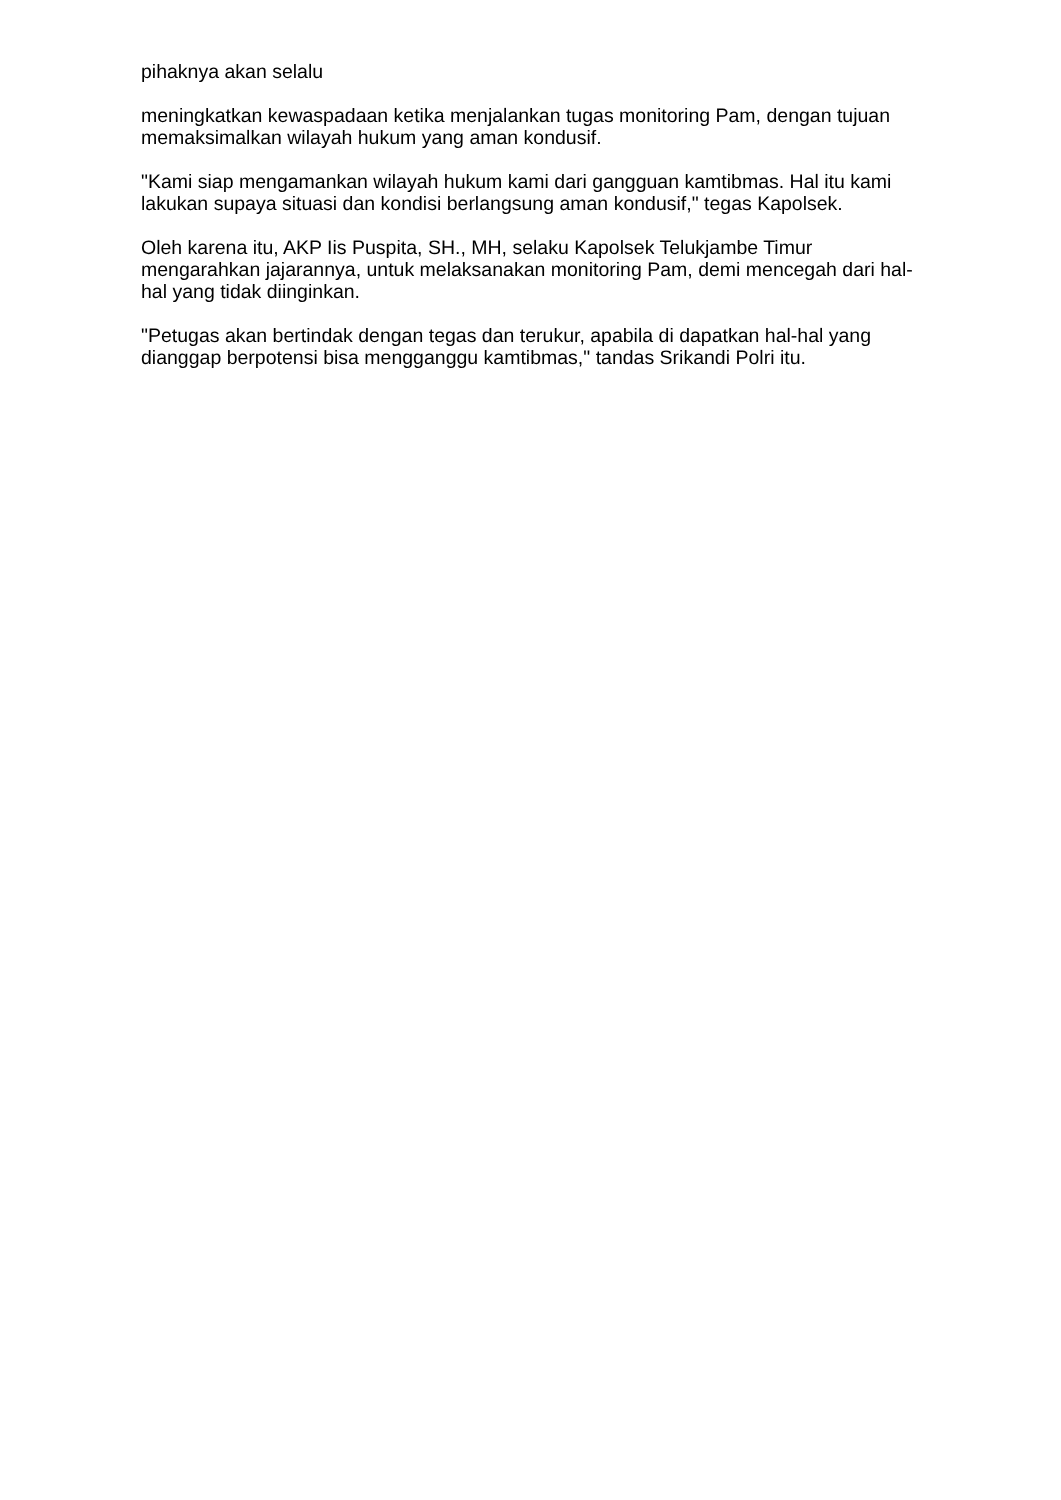pihaknya akan selalu
meningkatkan kewaspadaan ketika menjalankan tugas monitoring Pam, dengan tujuan memaksimalkan wilayah hukum yang aman kondusif.
"Kami siap mengamankan wilayah hukum kami dari gangguan kamtibmas. Hal itu kami lakukan supaya situasi dan kondisi berlangsung aman kondusif," tegas Kapolsek.
Oleh karena itu, AKP Iis Puspita, SH., MH, selaku Kapolsek Telukjambe Timur mengarahkan jajarannya, untuk melaksanakan monitoring Pam, demi mencegah dari hal-hal yang tidak diinginkan.
"Petugas akan bertindak dengan tegas dan terukur, apabila di dapatkan hal-hal yang dianggap berpotensi bisa mengganggu kamtibmas," tandas Srikandi Polri itu.